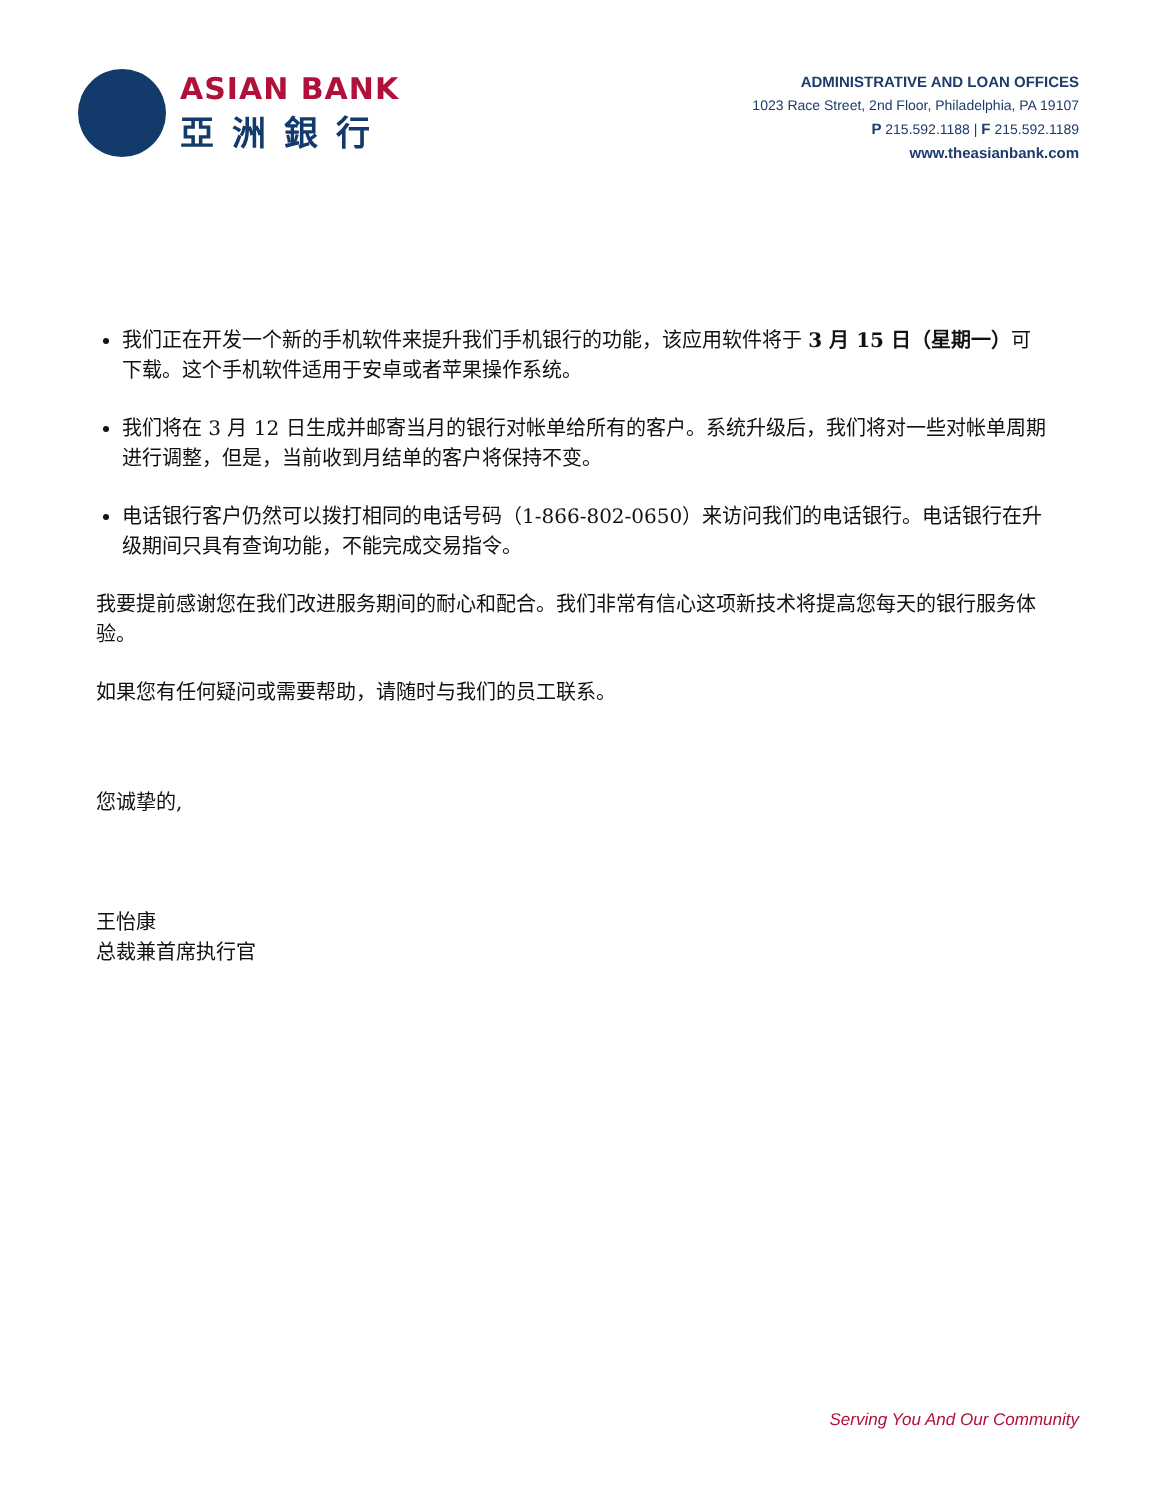ASIAN BANK
亞洲銀行
ADMINISTRATIVE AND LOAN OFFICES
1023 Race Street, 2nd Floor, Philadelphia, PA 19107
P 215.592.1188 | F 215.592.1189
www.theasianbank.com
我们正在开发一个新的手机软件来提升我们手机银行的功能，该应用软件将于 3 月 15 日（星期一）可下载。这个手机软件适用于安卓或者苹果操作系统。
我们将在 3 月 12 日生成并邮寄当月的银行对帐单给所有的客户。系统升级后，我们将对一些对帐单周期进行调整，但是，当前收到月结单的客户将保持不变。
电话银行客户仍然可以拨打相同的电话号码（1-866-802-0650）来访问我们的电话银行。电话银行在升级期间只具有查询功能，不能完成交易指令。
我要提前感谢您在我们改进服务期间的耐心和配合。我们非常有信心这项新技术将提高您每天的银行服务体验。
如果您有任何疑问或需要帮助，请随时与我们的员工联系。
您诚挚的,
王怡康
总裁兼首席执行官
Serving You And Our Community